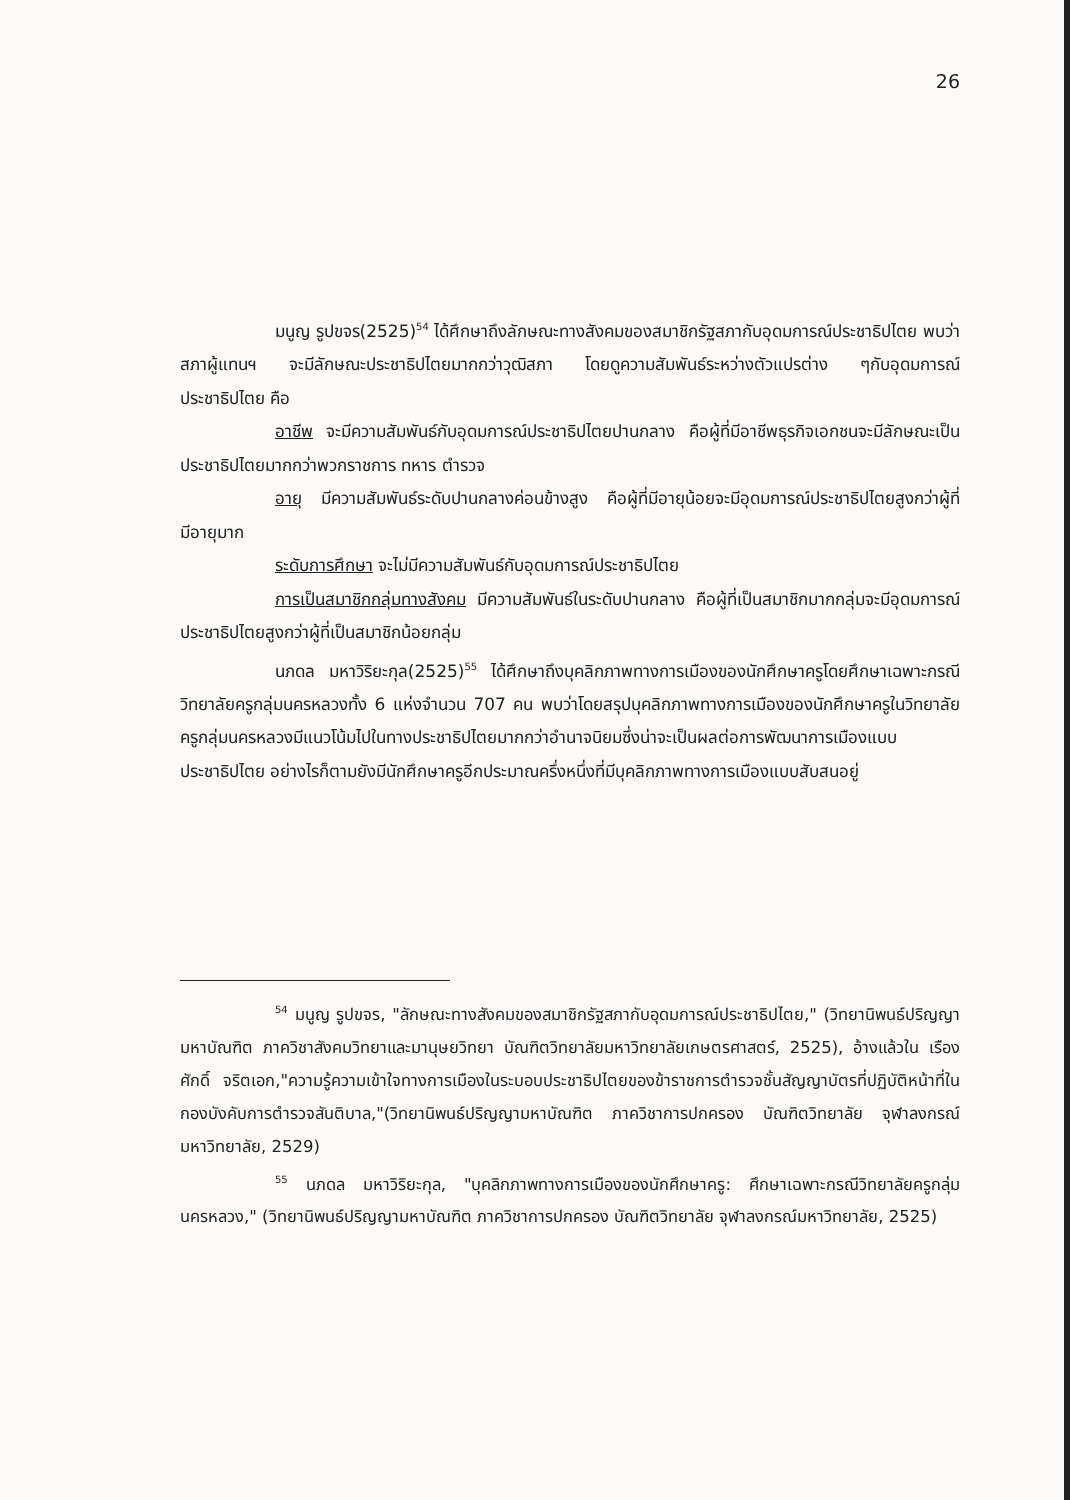26
มนูญ รูปขจร(2525)<sup>54</sup> ได้ศึกษาถึงลักษณะทางสังคมของสมาชิกรัฐสภากับอุดมการณ์ประชาธิปไตย พบว่า สภาผู้แทนฯ จะมีลักษณะประชาธิปไตยมากกว่าวุฒิสภา โดยดูความสัมพันธ์ระหว่างตัวแปรต่าง ๆกับอุดมการณ์ประชาธิปไตย คือ
อาชีพ จะมีความสัมพันธ์กับอุดมการณ์ประชาธิปไตยปานกลาง คือผู้ที่มีอาชีพธุรกิจเอกชนจะมีลักษณะเป็นประชาธิปไตยมากกว่าพวกราชการ ทหาร ตำรวจ
อายุ มีความสัมพันธ์ระดับปานกลางค่อนข้างสูง คือผู้ที่มีอายุน้อยจะมีอุดมการณ์ประชาธิปไตยสูงกว่าผู้ที่มีอายุมาก
ระดับการศึกษา จะไม่มีความสัมพันธ์กับอุดมการณ์ประชาธิปไตย
การเป็นสมาชิกกลุ่มทางสังคม มีความสัมพันธ์ในระดับปานกลาง คือผู้ที่เป็นสมาชิกมากกลุ่มจะมีอุดมการณ์ประชาธิปไตยสูงกว่าผู้ที่เป็นสมาชิกน้อยกลุ่ม
นภดล มหาวิริยะกุล(2525)<sup>55</sup> ได้ศึกษาถึงบุคลิกภาพทางการเมืองของนักศึกษาครูโดยศึกษาเฉพาะกรณีวิทยาลัยครูกลุ่มนครหลวงทั้ง 6 แห่งจำนวน 707 คน พบว่าโดยสรุปบุคลิกภาพทางการเมืองของนักศึกษาครูในวิทยาลัยครูกลุ่มนครหลวงมีแนวโน้มไปในทางประชาธิปไตยมากกว่าอำนาจนิยมซึ่งน่าจะเป็นผลต่อการพัฒนาการเมืองแบบประชาธิปไตย อย่างไรก็ตามยังมีนักศึกษาครูอีกประมาณครึ่งหนึ่งที่มีบุคลิกภาพทางการเมืองแบบสับสนอยู่
<sup>54</sup> มนูญ รูปขจร, "ลักษณะทางสังคมของสมาชิกรัฐสภากับอุดมการณ์ประชาธิปไตย," (วิทยานิพนธ์ปริญญามหาบัณฑิต ภาควิชาสังคมวิทยาและมานุษยวิทยา บัณฑิตวิทยาลัยมหาวิทยาลัยเกษตรศาสตร์, 2525), อ้างแล้วใน เรืองศักดิ์ จริตเอก,"ความรู้ความเข้าใจทางการเมืองในระบอบประชาธิปไตยของข้าราชการตำรวจชั้นสัญญาบัตรที่ปฏิบัติหน้าที่ในกองบังคับการตำรวจสันติบาล,"(วิทยานิพนธ์ปริญญามหาบัณฑิต ภาควิชาการปกครอง บัณฑิตวิทยาลัย จุฬาลงกรณ์มหาวิทยาลัย, 2529)
<sup>55</sup> นภดล มหาวิริยะกุล, "บุคลิกภาพทางการเมืองของนักศึกษาครู: ศึกษาเฉพาะกรณีวิทยาลัยครูกลุ่มนครหลวง," (วิทยานิพนธ์ปริญญามหาบัณฑิต ภาควิชาการปกครอง บัณฑิตวิทยาลัย จุฬาลงกรณ์มหาวิทยาลัย, 2525)